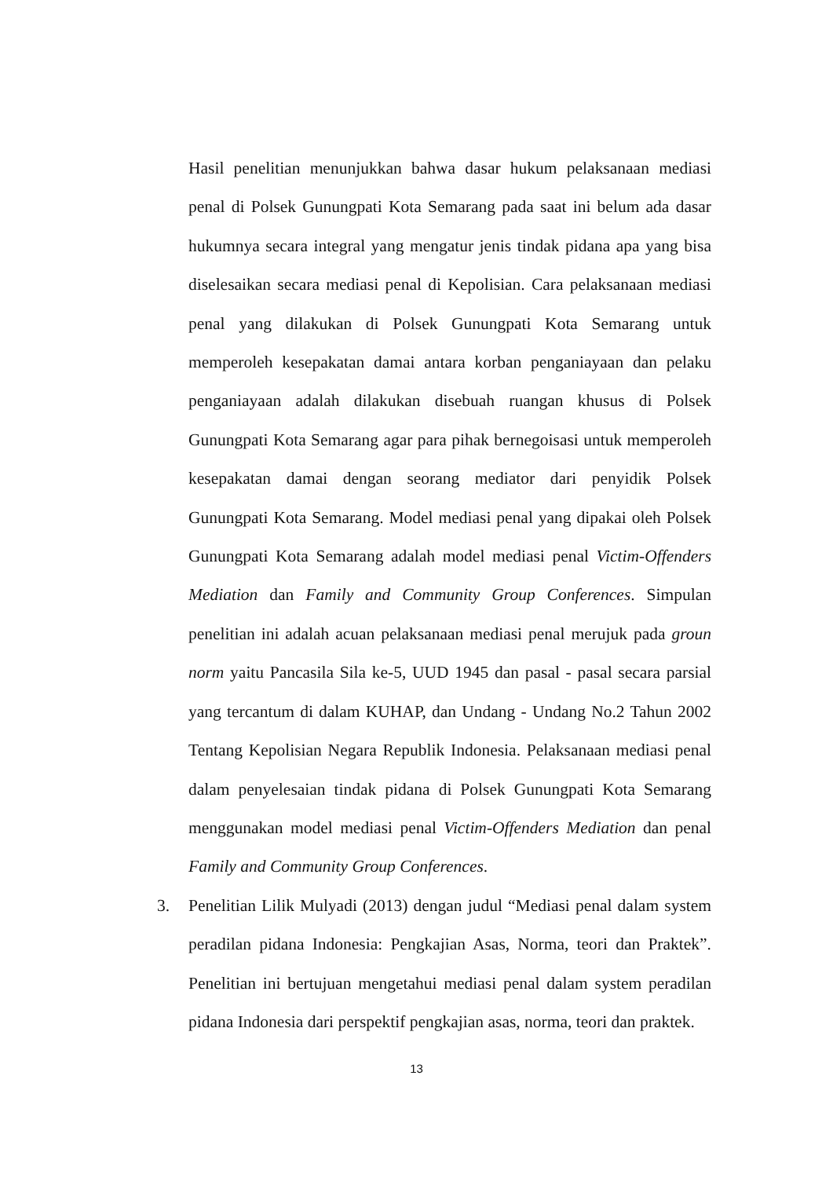Hasil penelitian menunjukkan bahwa dasar hukum pelaksanaan mediasi penal di Polsek Gunungpati Kota Semarang pada saat ini belum ada dasar hukumnya secara integral yang mengatur jenis tindak pidana apa yang bisa diselesaikan secara mediasi penal di Kepolisian. Cara pelaksanaan mediasi penal yang dilakukan di Polsek Gunungpati Kota Semarang untuk memperoleh kesepakatan damai antara korban penganiayaan dan pelaku penganiayaan adalah dilakukan disebuah ruangan khusus di Polsek Gunungpati Kota Semarang agar para pihak bernegoisasi untuk memperoleh kesepakatan damai dengan seorang mediator dari penyidik Polsek Gunungpati Kota Semarang. Model mediasi penal yang dipakai oleh Polsek Gunungpati Kota Semarang adalah model mediasi penal Victim-Offenders Mediation dan Family and Community Group Conferences. Simpulan penelitian ini adalah acuan pelaksanaan mediasi penal merujuk pada groun norm yaitu Pancasila Sila ke-5, UUD 1945 dan pasal - pasal secara parsial yang tercantum di dalam KUHAP, dan Undang - Undang No.2 Tahun 2002 Tentang Kepolisian Negara Republik Indonesia. Pelaksanaan mediasi penal dalam penyelesaian tindak pidana di Polsek Gunungpati Kota Semarang menggunakan model mediasi penal Victim-Offenders Mediation dan penal Family and Community Group Conferences.
3. Penelitian Lilik Mulyadi (2013) dengan judul “Mediasi penal dalam system peradilan pidana Indonesia: Pengkajian Asas, Norma, teori dan Praktek”. Penelitian ini bertujuan mengetahui mediasi penal dalam system peradilan pidana Indonesia dari perspektif pengkajian asas, norma, teori dan praktek.
13